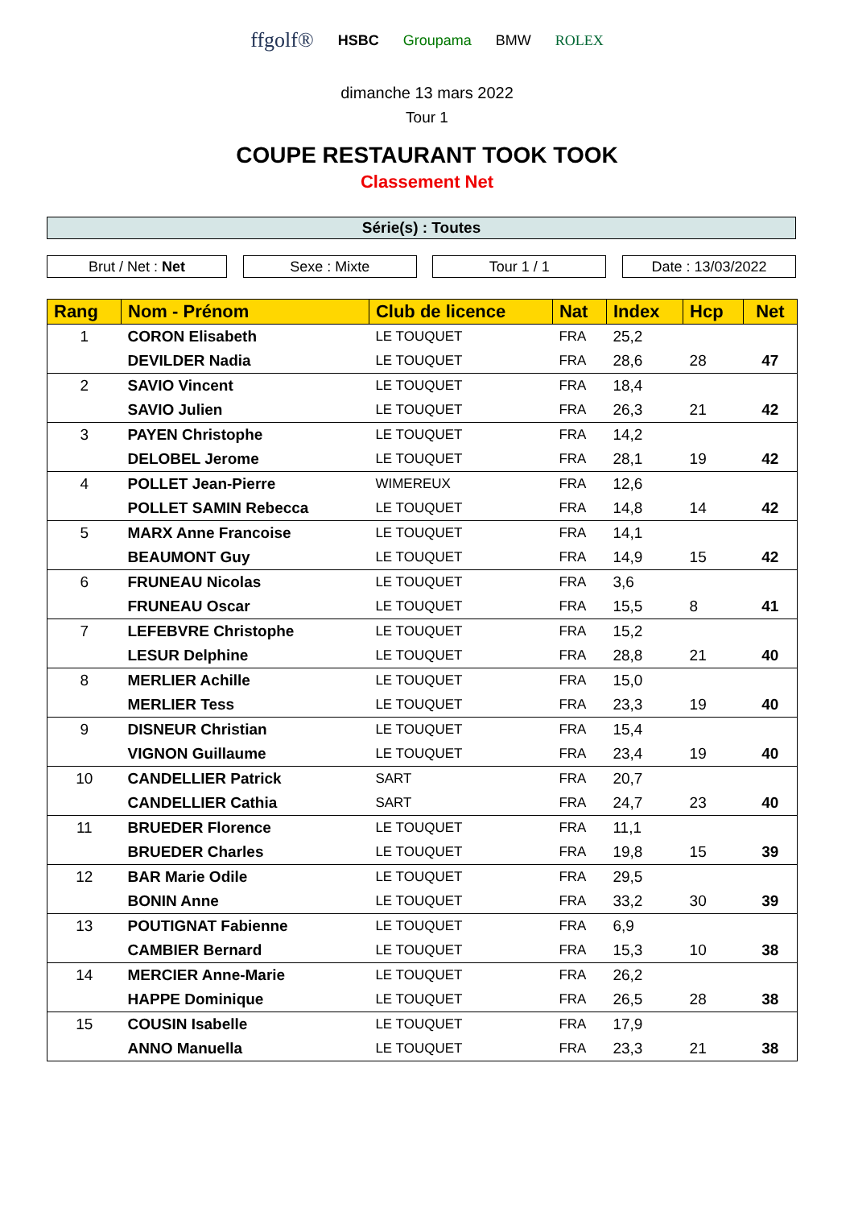ffgolf® HSBC Groupama BMW ROLEX
dimanche 13 mars 2022
Tour 1
COUPE RESTAURANT TOOK TOOK
Classement Net
Série(s) : Toutes
Brut / Net : Net Sexe : Mixte Tour 1 / 1 Date : 13/03/2022
| Rang | Nom - Prénom | Club de licence | Nat | Index | Hcp | Net |
| --- | --- | --- | --- | --- | --- | --- |
| 1 | CORON Elisabeth | LE TOUQUET | FRA | 25,2 | | |
| | DEVILDER Nadia | LE TOUQUET | FRA | 28,6 | 28 | 47 |
| 2 | SAVIO Vincent | LE TOUQUET | FRA | 18,4 | | |
| | SAVIO Julien | LE TOUQUET | FRA | 26,3 | 21 | 42 |
| 3 | PAYEN Christophe | LE TOUQUET | FRA | 14,2 | | |
| | DELOBEL Jerome | LE TOUQUET | FRA | 28,1 | 19 | 42 |
| 4 | POLLET Jean-Pierre | WIMEREUX | FRA | 12,6 | | |
| | POLLET SAMIN Rebecca | LE TOUQUET | FRA | 14,8 | 14 | 42 |
| 5 | MARX Anne Francoise | LE TOUQUET | FRA | 14,1 | | |
| | BEAUMONT Guy | LE TOUQUET | FRA | 14,9 | 15 | 42 |
| 6 | FRUNEAU Nicolas | LE TOUQUET | FRA | 3,6 | | |
| | FRUNEAU Oscar | LE TOUQUET | FRA | 15,5 | 8 | 41 |
| 7 | LEFEBVRE Christophe | LE TOUQUET | FRA | 15,2 | | |
| | LESUR Delphine | LE TOUQUET | FRA | 28,8 | 21 | 40 |
| 8 | MERLIER Achille | LE TOUQUET | FRA | 15,0 | | |
| | MERLIER Tess | LE TOUQUET | FRA | 23,3 | 19 | 40 |
| 9 | DISNEUR Christian | LE TOUQUET | FRA | 15,4 | | |
| | VIGNON Guillaume | LE TOUQUET | FRA | 23,4 | 19 | 40 |
| 10 | CANDELLIER Patrick | SART | FRA | 20,7 | | |
| | CANDELLIER Cathia | SART | FRA | 24,7 | 23 | 40 |
| 11 | BRUEDER Florence | LE TOUQUET | FRA | 11,1 | | |
| | BRUEDER Charles | LE TOUQUET | FRA | 19,8 | 15 | 39 |
| 12 | BAR Marie Odile | LE TOUQUET | FRA | 29,5 | | |
| | BONIN Anne | LE TOUQUET | FRA | 33,2 | 30 | 39 |
| 13 | POUTIGNAT Fabienne | LE TOUQUET | FRA | 6,9 | | |
| | CAMBIER Bernard | LE TOUQUET | FRA | 15,3 | 10 | 38 |
| 14 | MERCIER Anne-Marie | LE TOUQUET | FRA | 26,2 | | |
| | HAPPE Dominique | LE TOUQUET | FRA | 26,5 | 28 | 38 |
| 15 | COUSIN Isabelle | LE TOUQUET | FRA | 17,9 | | |
| | ANNO Manuella | LE TOUQUET | FRA | 23,3 | 21 | 38 |